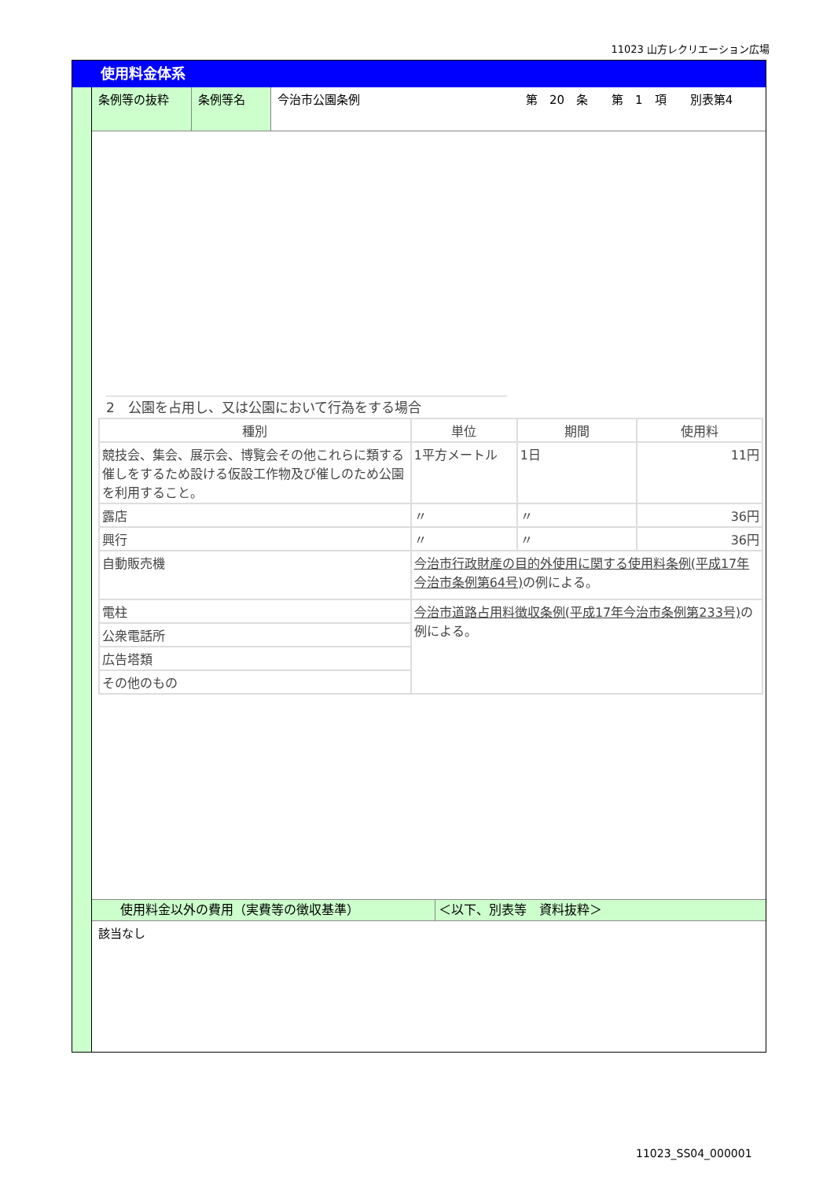11023 山方レクリエーション広場
使用料金体系
条例等の抜粋 条例等名 今治市公園条例 第　20　条　　第　1　項　　別表第4
2　公園を占用し、又は公園において行為をする場合
| 種別 | 単位 | 期間 | 使用料 |
| --- | --- | --- | --- |
| 競技会、集会、展示会、博覧会その他これらに類する催しをするため設ける仮設工作物及び催しのため公園を利用すること。 | 1平方メートル | 1日 | 11円 |
| 露店 | 〃 | 〃 | 36円 |
| 興行 | 〃 | 〃 | 36円 |
| 自動販売機 | 今治市行政財産の目的外使用に関する使用料条例(平成17年今治市条例第64号) の例による。 | | |
| 電柱 | 今治市道路占用料徴収条例(平成17年今治市条例第233号) の例による。 | | |
| 公衆電話所 | | | |
| 広告塔類 | | | |
| その他のもの | | | |
使用料金以外の費用（実費等の徴収基準） ＜以下、別表等　資料抜粋＞
該当なし
11023_SS04_000001